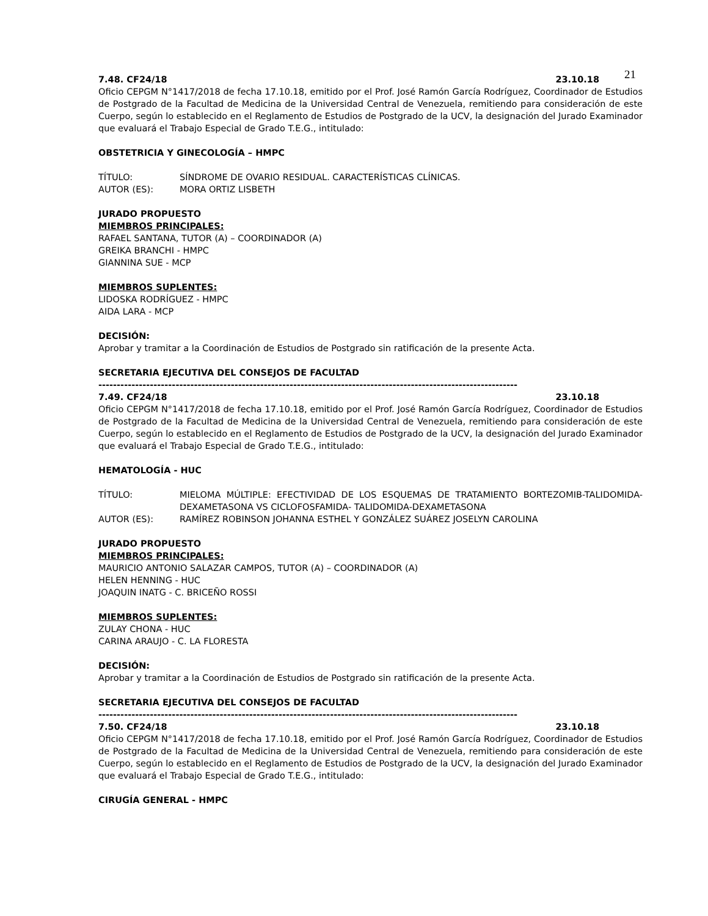21
7.48. CF24/18 23.10.18
Oficio CEPGM N°1417/2018 de fecha 17.10.18, emitido por el Prof. José Ramón García Rodríguez, Coordinador de Estudios de Postgrado de la Facultad de Medicina de la Universidad Central de Venezuela, remitiendo para consideración de este Cuerpo, según lo establecido en el Reglamento de Estudios de Postgrado de la UCV, la designación del Jurado Examinador que evaluará el Trabajo Especial de Grado T.E.G., intitulado:
OBSTETRICIA Y GINECOLOGÍA – HMPC
TÍTULO: SÍNDROME DE OVARIO RESIDUAL. CARACTERÍSTICAS CLÍNICAS.
AUTOR (ES): MORA ORTIZ LISBETH
JURADO PROPUESTO
MIEMBROS PRINCIPALES:
RAFAEL SANTANA, TUTOR (A) – COORDINADOR (A)
GREIKA BRANCHI - HMPC
GIANNINA SUE - MCP
MIEMBROS SUPLENTES:
LIDOSKA RODRÍGUEZ - HMPC
AIDA LARA - MCP
DECISIÓN:
Aprobar y tramitar a la Coordinación de Estudios de Postgrado sin ratificación de la presente Acta.
SECRETARIA EJECUTIVA DEL CONSEJOS DE FACULTAD
------------------------------------------------------------------------------------------------------------------
7.49. CF24/18 23.10.18
Oficio CEPGM N°1417/2018 de fecha 17.10.18, emitido por el Prof. José Ramón García Rodríguez, Coordinador de Estudios de Postgrado de la Facultad de Medicina de la Universidad Central de Venezuela, remitiendo para consideración de este Cuerpo, según lo establecido en el Reglamento de Estudios de Postgrado de la UCV, la designación del Jurado Examinador que evaluará el Trabajo Especial de Grado T.E.G., intitulado:
HEMATOLOGÍA - HUC
TÍTULO: MIELOMA MÚLTIPLE: EFECTIVIDAD DE LOS ESQUEMAS DE TRATAMIENTO BORTEZOMIB-TALIDOMIDA-DEXAMETASONA VS CICLOFOSFAMIDA- TALIDOMIDA-DEXAMETASONA
AUTOR (ES): RAMÍREZ ROBINSON JOHANNA ESTHEL Y GONZÁLEZ SUÁREZ JOSELYN CAROLINA
JURADO PROPUESTO
MIEMBROS PRINCIPALES:
MAURICIO ANTONIO SALAZAR CAMPOS, TUTOR (A) – COORDINADOR (A)
HELEN HENNING - HUC
JOAQUIN INATG - C. BRICEÑO ROSSI
MIEMBROS SUPLENTES:
ZULAY CHONA - HUC
CARINA ARAUJO - C. LA FLORESTA
DECISIÓN:
Aprobar y tramitar a la Coordinación de Estudios de Postgrado sin ratificación de la presente Acta.
SECRETARIA EJECUTIVA DEL CONSEJOS DE FACULTAD
------------------------------------------------------------------------------------------------------------------
7.50. CF24/18 23.10.18
Oficio CEPGM N°1417/2018 de fecha 17.10.18, emitido por el Prof. José Ramón García Rodríguez, Coordinador de Estudios de Postgrado de la Facultad de Medicina de la Universidad Central de Venezuela, remitiendo para consideración de este Cuerpo, según lo establecido en el Reglamento de Estudios de Postgrado de la UCV, la designación del Jurado Examinador que evaluará el Trabajo Especial de Grado T.E.G., intitulado:
CIRUGÍA GENERAL - HMPC